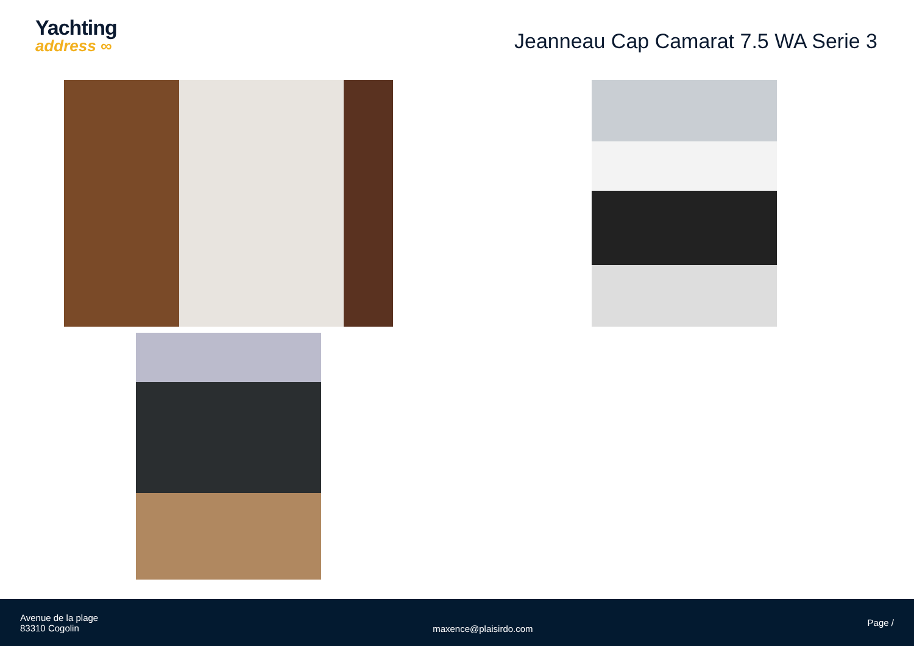Yachting
address ∞
Jeanneau Cap Camarat 7.5 WA Serie 3
Avenue de la plage
83310 Cogolin
maxence@plaisirdo.com
Page /